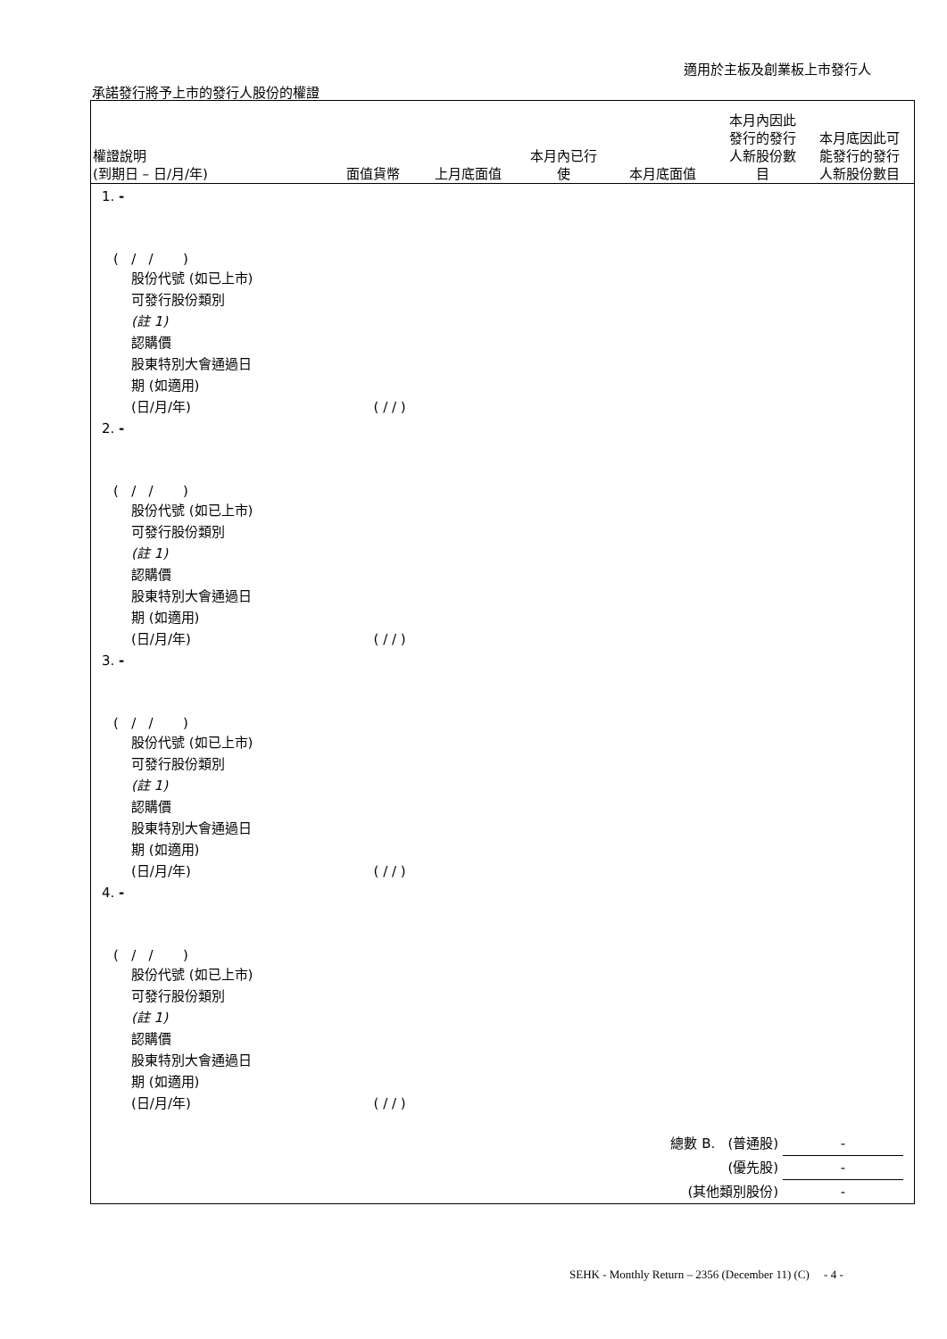適用於主板及創業板上市發行人
承諾發行將予上市的發行人股份的權證
權證說明
(到期日 – 日/月/年)
面值貨幣
上月底面值
本月內已行
使
本月底面值
本月內因此
發行的發行
人新股份數
目
本月底因此可
能發行的發行
人新股份數目
1. -
( / / )
股份代號 (如已上市)
可發行股份類別
(註 1)
認購價
股東特別大會通過日
期 (如適用)
(日/月/年) ( / / )
2. -
( / / )
股份代號 (如已上市)
可發行股份類別
(註 1)
認購價
股東特別大會通過日
期 (如適用)
(日/月/年) ( / / )
3. -
( / / )
股份代號 (如已上市)
可發行股份類別
(註 1)
認購價
股東特別大會通過日
期 (如適用)
(日/月/年) ( / / )
4. -
( / / )
股份代號 (如已上市)
可發行股份類別
(註 1)
認購價
股東特別大會通過日
期 (如適用)
(日/月/年) ( / / )
總數 B. (普通股) -
(優先股) -
(其他類別股份) -
SEHK - Monthly Return – 2356 (December 11) (C) - 4 -